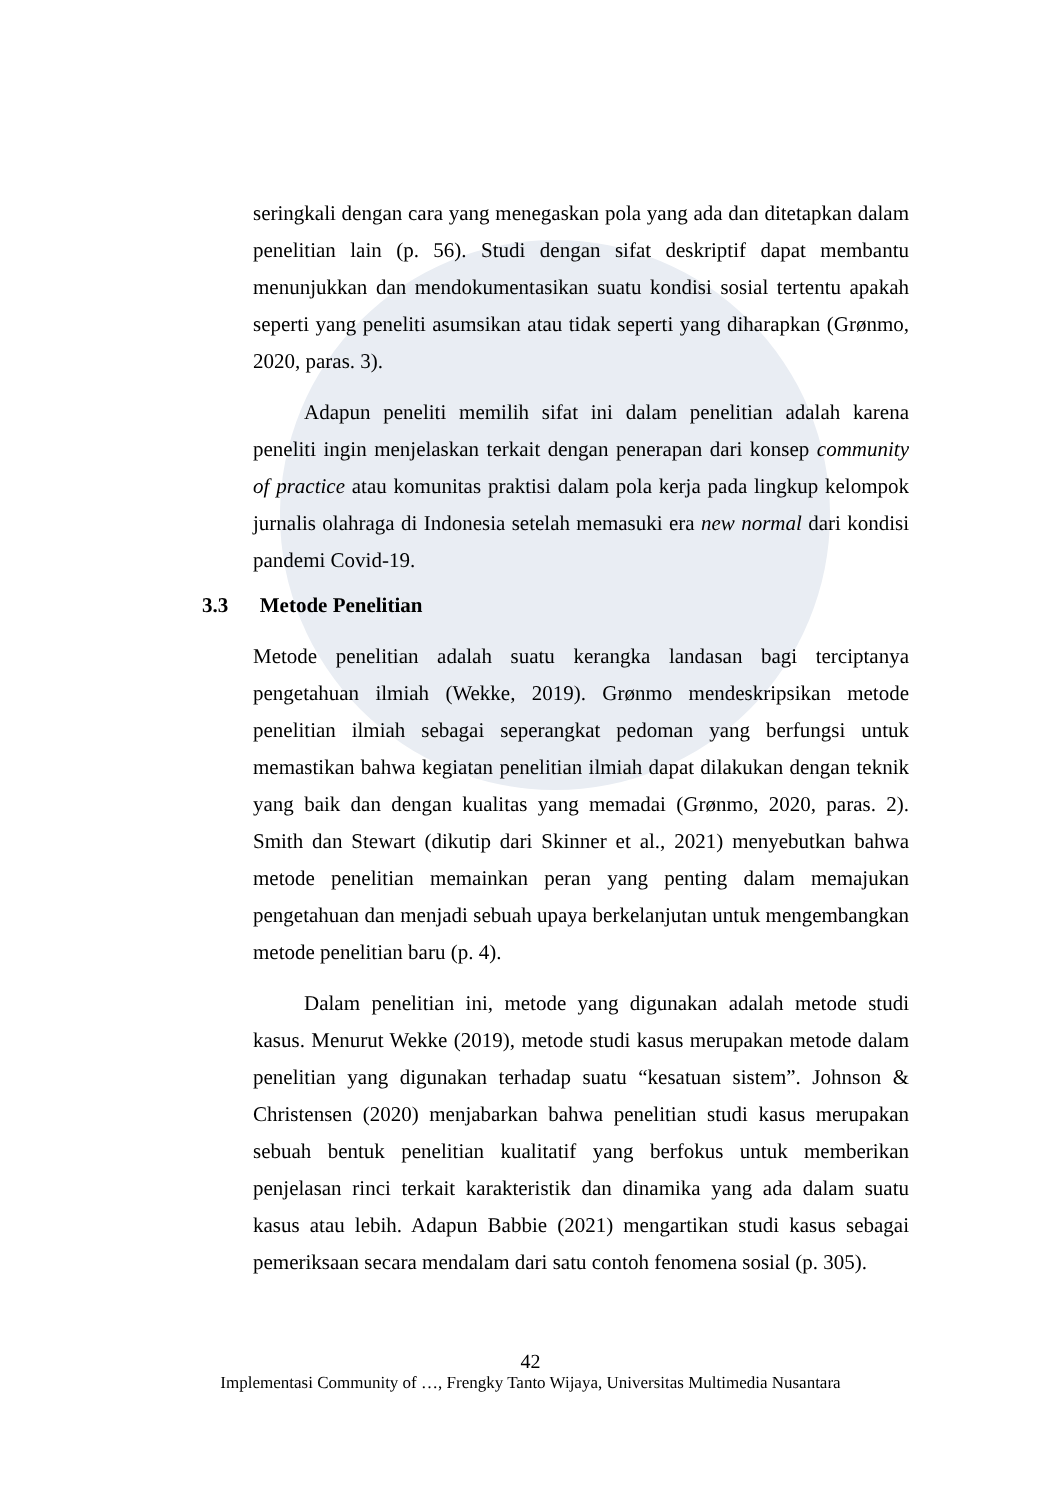seringkali dengan cara yang menegaskan pola yang ada dan ditetapkan dalam penelitian lain (p. 56). Studi dengan sifat deskriptif dapat membantu menunjukkan dan mendokumentasikan suatu kondisi sosial tertentu apakah seperti yang peneliti asumsikan atau tidak seperti yang diharapkan (Grønmo, 2020, paras. 3).
Adapun peneliti memilih sifat ini dalam penelitian adalah karena peneliti ingin menjelaskan terkait dengan penerapan dari konsep community of practice atau komunitas praktisi dalam pola kerja pada lingkup kelompok jurnalis olahraga di Indonesia setelah memasuki era new normal dari kondisi pandemi Covid-19.
3.3 Metode Penelitian
Metode penelitian adalah suatu kerangka landasan bagi terciptanya pengetahuan ilmiah (Wekke, 2019). Grønmo mendeskripsikan metode penelitian ilmiah sebagai seperangkat pedoman yang berfungsi untuk memastikan bahwa kegiatan penelitian ilmiah dapat dilakukan dengan teknik yang baik dan dengan kualitas yang memadai (Grønmo, 2020, paras. 2). Smith dan Stewart (dikutip dari Skinner et al., 2021) menyebutkan bahwa metode penelitian memainkan peran yang penting dalam memajukan pengetahuan dan menjadi sebuah upaya berkelanjutan untuk mengembangkan metode penelitian baru (p. 4).
Dalam penelitian ini, metode yang digunakan adalah metode studi kasus. Menurut Wekke (2019), metode studi kasus merupakan metode dalam penelitian yang digunakan terhadap suatu “kesatuan sistem”. Johnson & Christensen (2020) menjabarkan bahwa penelitian studi kasus merupakan sebuah bentuk penelitian kualitatif yang berfokus untuk memberikan penjelasan rinci terkait karakteristik dan dinamika yang ada dalam suatu kasus atau lebih. Adapun Babbie (2021) mengartikan studi kasus sebagai pemeriksaan secara mendalam dari satu contoh fenomena sosial (p. 305).
42
Implementasi Community of …, Frengky Tanto Wijaya, Universitas Multimedia Nusantara